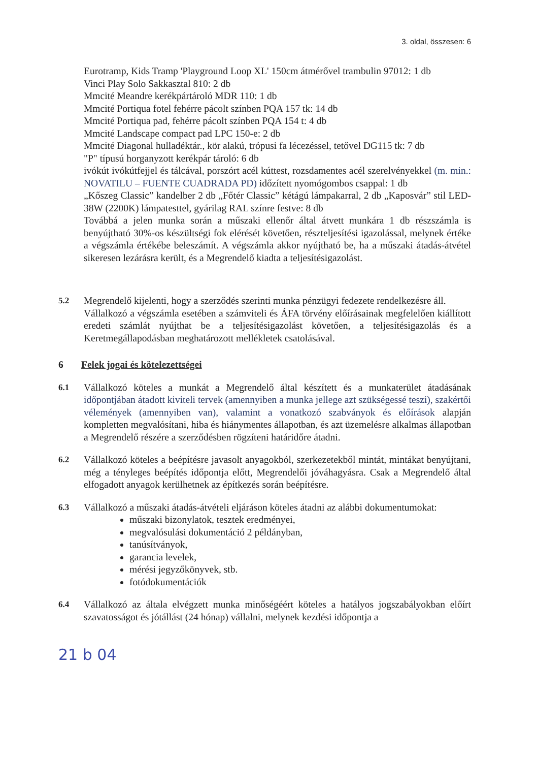3. oldal, összesen: 6
Eurotramp, Kids Tramp 'Playground Loop XL' 150cm átmérővel trambulin 97012: 1 db
Vinci Play Solo Sakkasztal 810: 2 db
Mmcité Meandre kerékpártároló MDR 110: 1 db
Mmcité Portiqua fotel fehérre pácolt színben PQA 157 tk: 14 db
Mmcité Portiqua pad, fehérre pácolt színben PQA 154 t: 4 db
Mmcité Landscape compact pad LPC 150-e: 2 db
Mmcité Diagonal hulladéktár., kör alakú, trópusi fa lécezéssel, tetővel DG115 tk: 7 db
"P" típusú horganyzott kerékpár tároló: 6 db
ivókút ivókútfejjel és tálcával, porszórt acél kúttest, rozsdamentes acél szerelvényekkel (m. min.: NOVATILU – FUENTE CUADRADA PD) időzített nyomógombos csappal: 1 db
„Kőszeg Classic” kandelber 2 db „Főtér Classic” kétágú lámpakarral, 2 db „Kaposvár” stil LED-38W (2200K) lámpatesttel, gyárilag RAL színre festve: 8 db
Továbbá a jelen munka során a műszaki ellenőr által átvett munkára 1 db részszámla is benyújtható 30%-os készültségi fok elérését követően, részteljesítési igazolással, melynek értéke a végszámla értékébe beleszámít. A végszámla akkor nyújtható be, ha a műszaki átadás-átvétel sikeresen lezárásra került, és a Megrendelő kiadta a teljesítésigazolást.
5.2 Megrendelő kijelenti, hogy a szerződés szerinti munka pénzügyi fedezete rendelkezésre áll.
Vállalkozó a végszámla esetében a számviteli és ÁFA törvény előírásainak megfelelően kiállított eredeti számlát nyújthat be a teljesítésigazolást követően, a teljesítésigazolás és a Keretmegállapodásban meghatározott mellékletek csatolásával.
6 Felek jogai és kötelezettségei
6.1 Vállalkozó köteles a munkát a Megrendelő által készített és a munkaterület átadásának időpontjában átadott kiviteli tervek (amennyiben a munka jellege azt szükségessé teszi), szakértői vélemények (amennyiben van), valamint a vonatkozó szabványok és előírások alapján kompletten megvalósítani, hiba és hiánymentes állapotban, és azt üzemelésre alkalmas állapotban a Megrendelő részére a szerződésben rögzíteni határidőre átadni.
6.2 Vállalkozó köteles a beépítésre javasolt anyagokból, szerkezetekből mintát, mintákat benyújtani, még a tényleges beépítés időpontja előtt, Megrendelői jóváhagyásra. Csak a Megrendelő által elfogadott anyagok kerülhetnek az építkezés során beépítésre.
6.3 Vállalkozó a műszaki átadás-átvételi eljáráson köteles átadni az alábbi dokumentumokat:
műszaki bizonylatok, tesztek eredményei,
megvalósulási dokumentáció 2 példányban,
tanúsítványok,
garancia levelek,
mérési jegyzőkönyvek, stb.
fotódokumentációk
6.4 Vállalkozó az általa elvégzett munka minőségéért köteles a hatályos jogszabályokban előírt szavatosságot és jótállást (24 hónap) vállalni, melynek kezdési időpontja a
21 b 04